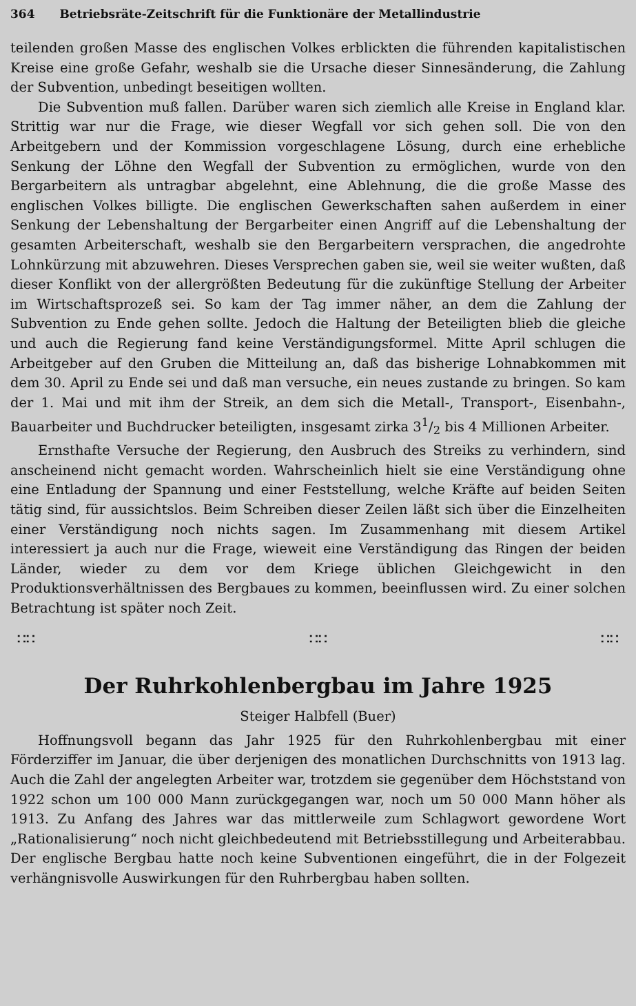364 Betriebsräte-Zeitschrift für die Funktionäre der Metallindustrie
teilenden großen Masse des englischen Volkes erblickten die führenden kapitalistischen Kreise eine große Gefahr, weshalb sie die Ursache dieser Sinnesänderung, die Zahlung der Subvention, unbedingt beseitigen wollten.
Die Subvention muß fallen. Darüber waren sich ziemlich alle Kreise in England klar. Strittig war nur die Frage, wie dieser Wegfall vor sich gehen soll. Die von den Arbeitgebern und der Kommission vorgeschlagene Lösung, durch eine erhebliche Senkung der Löhne den Wegfall der Subvention zu ermöglichen, wurde von den Bergarbeitern als untragbar abgelehnt, eine Ablehnung, die die große Masse des englischen Volkes billigte. Die englischen Gewerkschaften sahen außerdem in einer Senkung der Lebenshaltung der Bergarbeiter einen Angriff auf die Lebenshaltung der gesamten Arbeiterschaft, weshalb sie den Bergarbeitern versprachen, die angedrohte Lohnkürzung mit abzuwehren. Dieses Versprechen gaben sie, weil sie weiter wußten, daß dieser Konflikt von der allergrößten Bedeutung für die zukünftige Stellung der Arbeiter im Wirtschaftsprozeß sei. So kam der Tag immer näher, an dem die Zahlung der Subvention zu Ende gehen sollte. Jedoch die Haltung der Beteiligten blieb die gleiche und auch die Regierung fand keine Verständigungsformel. Mitte April schlugen die Arbeitgeber auf den Gruben die Mitteilung an, daß das bisherige Lohnabkommen mit dem 30. April zu Ende sei und daß man versuche, ein neues zustande zu bringen. So kam der 1. Mai und mit ihm der Streik, an dem sich die Metall-, Transport-, Eisenbahn-, Bauarbeiter und Buchdrucker beteiligten, insgesamt zirka 31/2 bis 4 Millionen Arbeiter.
Ernsthafte Versuche der Regierung, den Ausbruch des Streiks zu verhindern, sind anscheinend nicht gemacht worden. Wahrscheinlich hielt sie eine Verständigung ohne eine Entladung der Spannung und einer Feststellung, welche Kräfte auf beiden Seiten tätig sind, für aussichtslos. Beim Schreiben dieser Zeilen läßt sich über die Einzelheiten einer Verständigung noch nichts sagen. Im Zusammenhang mit diesem Artikel interessiert ja auch nur die Frage, wieweit eine Verständigung das Ringen der beiden Länder, wieder zu dem vor dem Kriege üblichen Gleichgewicht in den Produktionsverhältnissen des Bergbaues zu kommen, beeinflussen wird. Zu einer solchen Betrachtung ist später noch Zeit.
∷∷ ∷∷ ∷∷
Der Ruhrkohlenbergbau im Jahre 1925
Steiger Halbfell (Buer)
Hoffnungsvoll begann das Jahr 1925 für den Ruhrkohlenbergbau mit einer Förderziffer im Januar, die über derjenigen des monatlichen Durchschnitts von 1913 lag. Auch die Zahl der angelegten Arbeiter war, trotzdem sie gegenüber dem Höchststand von 1922 schon um 100 000 Mann zurückgegangen war, noch um 50 000 Mann höher als 1913. Zu Anfang des Jahres war das mittlerweile zum Schlagwort gewordene Wort „Rationalisierung“ noch nicht gleichbedeutend mit Betriebsstillegung und Arbeiterabbau. Der englische Bergbau hatte noch keine Subventionen eingeführt, die in der Folgezeit verhängnisvolle Auswirkungen für den Ruhrbergbau haben sollten.